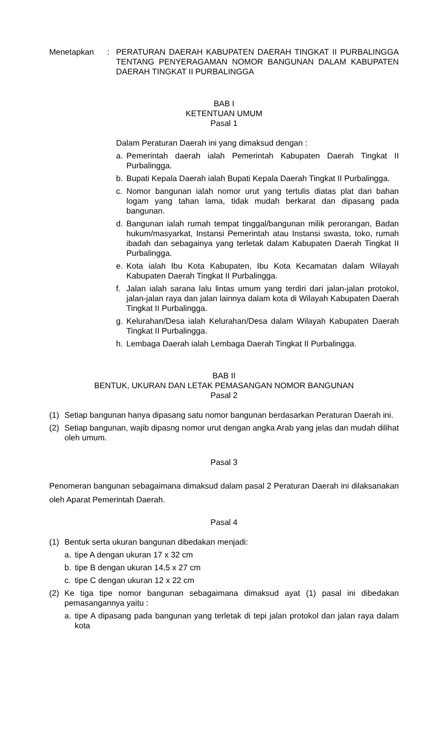Menetapkan : PERATURAN DAERAH KABUPATEN DAERAH TINGKAT II PURBALINGGA TENTANG PENYERAGAMAN NOMOR BANGUNAN DALAM KABUPATEN DAERAH TINGKAT II PURBALINGGA
BAB I
KETENTUAN UMUM
Pasal 1
Dalam Peraturan Daerah ini yang dimaksud dengan :
a. Pemerintah daerah ialah Pemerintah Kabupaten Daerah Tingkat II Purbalingga.
b. Bupati Kepala Daerah ialah Bupati Kepala Daerah Tingkat II Purbalingga.
c. Nomor bangunan ialah nomor urut yang tertulis diatas plat dari bahan logam yang tahan lama, tidak mudah berkarat dan dipasang pada bangunan.
d. Bangunan ialah rumah tempat tinggal/bangunan milik perorangan, Badan hukum/masyarkat, Instansi Pemerintah atau Instansi swasta, toko, rumah ibadah dan sebagainya yang terletak dalam Kabupaten Daerah Tingkat II Purbalingga.
e. Kota ialah Ibu Kota Kabupaten, Ibu Kota Kecamatan dalam Wilayah Kabupaten Daerah Tingkat II Purbalingga.
f. Jalan ialah sarana lalu lintas umum yang terdiri dari jalan-jalan protokol, jalan-jalan raya dan jalan lainnya dalam kota di Wilayah Kabupaten Daerah Tingkat II Purbalingga.
g. Kelurahan/Desa ialah Kelurahan/Desa dalam Wilayah Kabupaten Daerah Tingkat II Purbalingga.
h. Lembaga Daerah ialah Lembaga Daerah Tingkat II Purbalingga.
BAB II
BENTUK, UKURAN DAN LETAK PEMASANGAN NOMOR BANGUNAN
Pasal 2
(1) Setiap bangunan hanya dipasang satu nomor bangunan berdasarkan Peraturan Daerah ini.
(2) Setiap bangunan, wajib dipasng nomor urut dengan angka Arab yang jelas dan mudah dilihat oleh umum.
Pasal 3
Penomeran bangunan sebagaimana dimaksud dalam pasal 2 Peraturan Daerah ini dilaksanakan oleh Aparat Pemerintah Daerah.
Pasal 4
(1) Bentuk serta ukuran bangunan dibedakan menjadi:
a. tipe A dengan ukuran 17 x 32 cm
b. tipe B dengan ukuran 14,5 x 27 cm
c. tipe C dengan ukuran 12 x 22 cm
(2) Ke tiga tipe nomor bangunan sebagaimana dimaksud ayat (1) pasal ini dibedakan pemasangannya yaitu :
a. tipe A dipasang pada bangunan yang terletak di tepi jalan protokol dan jalan raya dalam kota